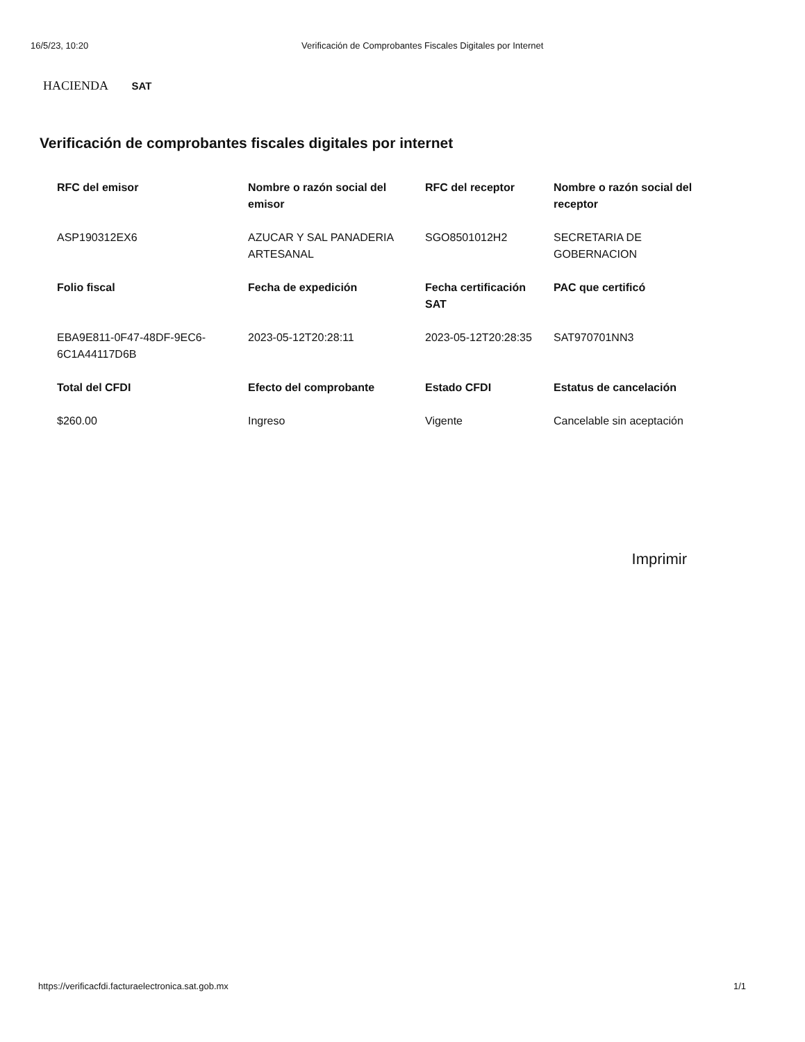16/5/23, 10:20 Verificación de Comprobantes Fiscales Digitales por Internet
HACIENDA SAT
Verificación de comprobantes fiscales digitales por internet
| RFC del emisor | Nombre o razón social del emisor | RFC del receptor | Nombre o razón social del receptor |
| --- | --- | --- | --- |
| ASP190312EX6 | AZUCAR Y SAL PANADERIA ARTESANAL | SGO8501012H2 | SECRETARIA DE GOBERNACION |
| Folio fiscal | Fecha de expedición | Fecha certificación SAT | PAC que certificó |
| EBA9E811-0F47-48DF-9EC6-6C1A44117D6B | 2023-05-12T20:28:11 | 2023-05-12T20:28:35 | SAT970701NN3 |
| Total del CFDI | Efecto del comprobante | Estado CFDI | Estatus de cancelación |
| $260.00 | Ingreso | Vigente | Cancelable sin aceptación |
Imprimir
https://verificacfdi.facturaelectronica.sat.gob.mx 1/1